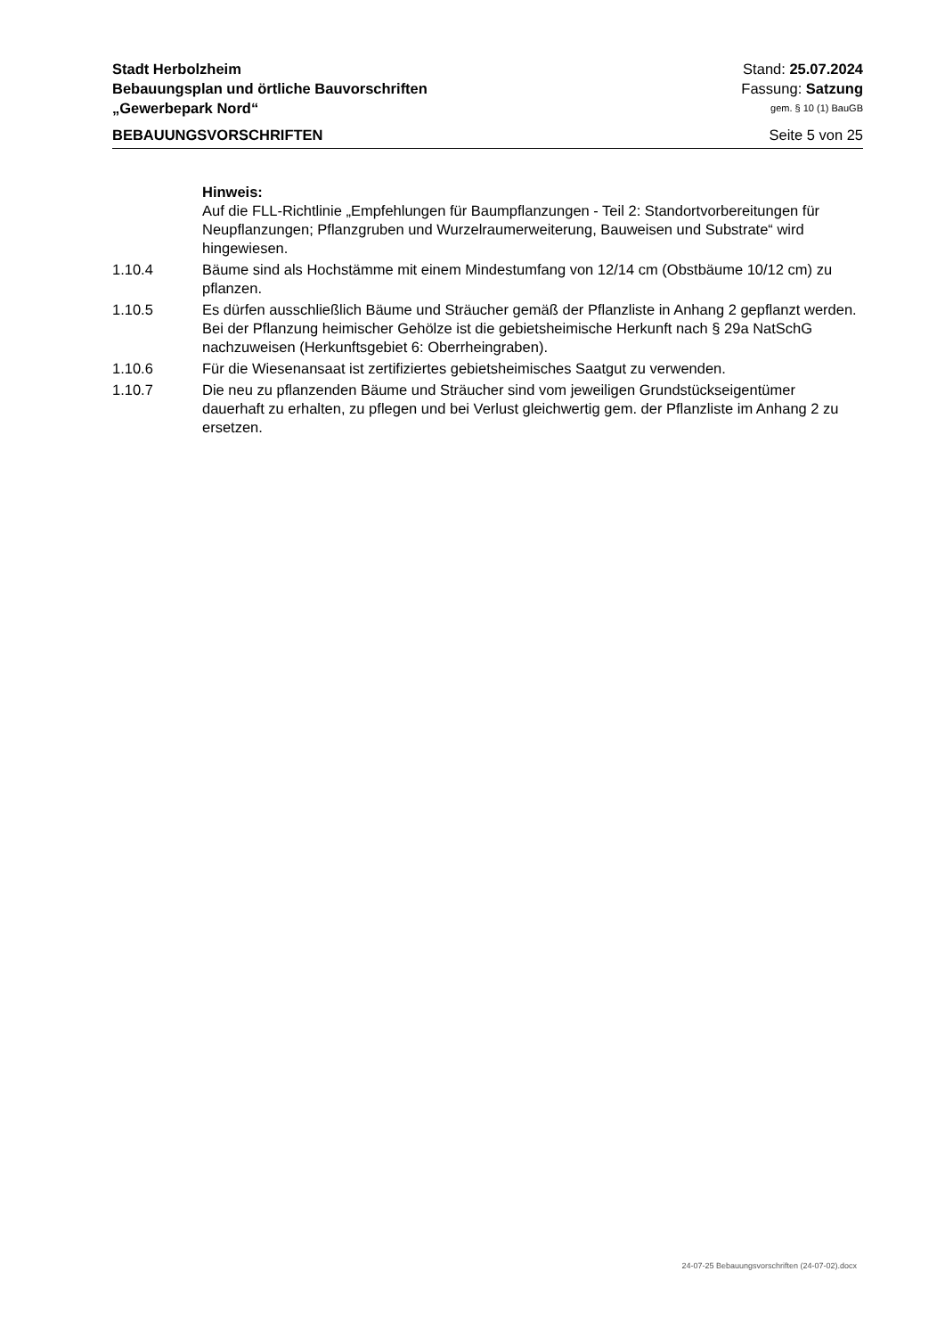Stadt Herbolzheim Stand: 25.07.2024
Bebauungsplan und örtliche Bauvorschriften Fassung: Satzung
„Gewerbepark Nord“gem. § 10 (1) BauGB
BEBAUUNGSVORSCHRIFTEN Seite 5 von 25
Hinweis:
Auf die FLL-Richtlinie „Empfehlungen für Baumpflanzungen - Teil 2: Standortvorbereitungen für Neupflanzungen; Pflanzgruben und Wurzelraumerweiterung, Bauweisen und Substrate“ wird hingewiesen.
1.10.4 Bäume sind als Hochstämme mit einem Mindestumfang von 12/14 cm (Obstbäume 10/12 cm) zu pflanzen.
1.10.5 Es dürfen ausschließlich Bäume und Sträucher gemäß der Pflanzliste in Anhang 2 gepflanzt werden. Bei der Pflanzung heimischer Gehölze ist die gebietsheimische Herkunft nach § 29a NatSchG nachzuweisen (Herkunftsgebiet 6: Oberrheingraben).
1.10.6 Für die Wiesenansaat ist zertifiziertes gebietsheimisches Saatgut zu verwenden.
1.10.7 Die neu zu pflanzenden Bäume und Sträucher sind vom jeweiligen Grundstückseigentümer dauerhaft zu erhalten, zu pflegen und bei Verlust gleichwertig gem. der Pflanzliste im Anhang 2 zu ersetzen.
24-07-25 Bebauungsvorschriften (24-07-02).docx